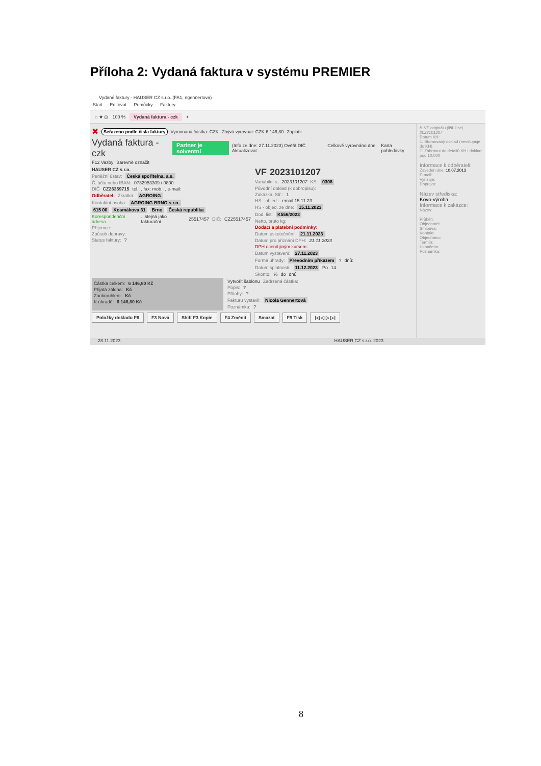Příloha 2: Vydaná faktura v systému PREMIER
Vydané faktury - HAUSER CZ s.r.o. (FA1, ngennertova)
Start Editovat Pomůcky Faktury...
⌂ ★ ◷ 100 % Vydaná faktura - czk +
✖ Seřazeno podle čísla faktury Vyrovnaná částka: CZK Zbývá vyrovnat: CZK 6 146,80 Zaplatit
Vydaná faktura - czk Partner je solventní (Info ze dne: 27.11.2023) Ověřit DIČ Aktualizovat Celkově vyrovnáno dne: . . Karta pohledávky
F12 Vazby Barevně označit
HAUSER CZ s.r.o.
Peněžní ústav: Česká spořitelna, a.s.
Č. účtu nebo IBAN: 0732953309 / 0800
DIČ CZ26359715 tel.: , fax: mob.: , e-mail:
Odběratel: Zkratka: AGROING
Kontaktní osoba: AGROING BRNO s.r.o.
615 00 Kosmákova 31 Brno Česká republika
Korespondenční adresa ...stejná jako fakturační 25517457 DIČ: CZ25517457
Příjemce:
Způsob dopravy:
Status faktury: ?
VF 2023101207
Variabilní s. 2023101207 KS: 0308
Původní doklad (k dobropisu):
Zakázka, Stř.: 1
HS - objed.: email 15.11.23
HS - objed. ze dne: 15.11.2023
Dod. list: K556/2023
Netto, bruto kg:
Dodací a platební podmínky:
Datum uskutečnění: 21.11.2023
Datum pro přiznání DPH: 21.11.2023
DPH ocenit jiným kursem:
Datum vystavení: 27.11.2023
Forma úhrady: Převodním příkazem ? dnů:
Datum splatnosti: 11.12.2023 Po 14
Skonto: % do dnů
Částka celkem: 6 146,80 Kč
Přijatá záloha: Kč
Zaokrouhlení: Kč
K úhradě: 6 146,80 Kč
Vytvořit šablonu Zadržená částka:
Popis: ?
Přílohy: ?
Fakturu vystavil: Nicola Gennertová
Poznámka: ?
Položky dokladu F6 F3 Nová Shift F3 Kopie F4 Změnit Smazat F9 Tisk |◁ ◁ ▷ ▷|
č. VF originálu (liší-li se)
2023101207
Datum KH: . .
☐ Stornovaný doklad (nevstupuje do KH)
☐ Zahrnout do detailů KH i doklad pod 10.000
Informace k odběrateli:
Zaveden dne: 10.07.2013
E-mail:
Vyřizuje:
Doprava:
Název střediska:
Kovo-výroba
Informace k zakázce:
Název:
Průběh:
Objednatel:
Smlouva:
Kontakt:
Objednáno:
Termín:
Ukončeno:
Poznámka:
28.11.2023 HAUSER CZ s.r.o. 2023
8